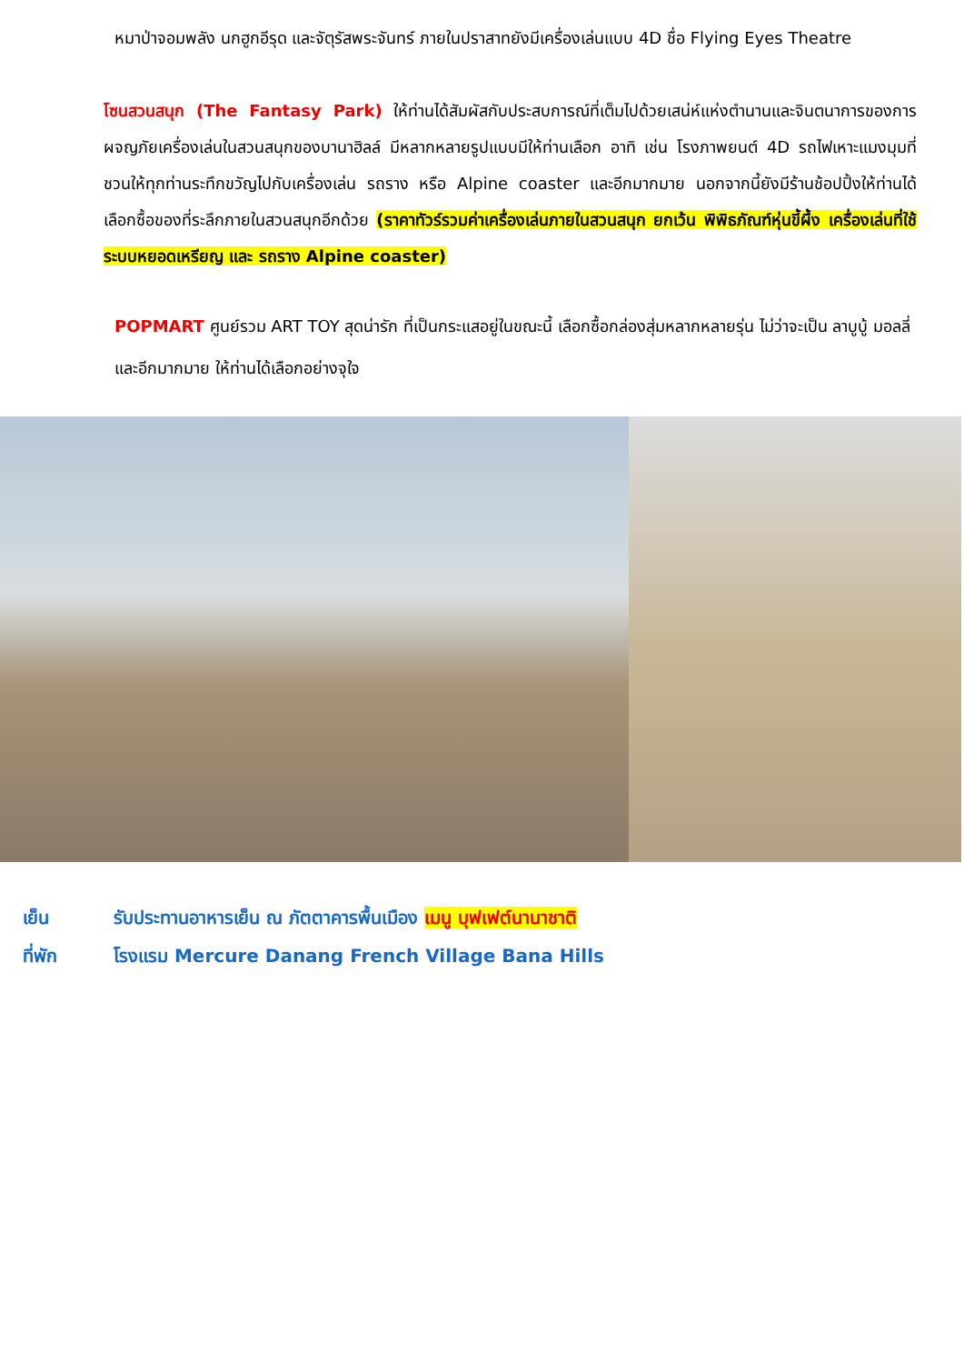หมาป่าจอมพลัง นกฮูกอีรุด และจัตุรัสพระจันทร์ ภายในปราสาทยังมีเครื่องเล่นแบบ 4D ชื่อ Flying Eyes Theatre
โซนสวนสนุก (The Fantasy Park) ให้ท่านได้สัมผัสกับประสบการณ์ที่เต็มไปด้วยเสน่ห์แห่งตำนานและจินตนาการของการผจญภัยเครื่องเล่นในสวนสนุกของบานาฮิลล์ มีหลากหลายรูปแบบมีให้ท่านเลือก อาทิ เช่น โรงภาพยนต์ 4D รถไฟเหาะแมงมุมที่ชวนให้ทุกท่านระทึกขวัญไปกับเครื่องเล่น รถราง หรือ Alpine coaster และอีกมากมาย นอกจากนี้ยังมีร้านช้อปปิ้งให้ท่านได้เลือกซื้อของที่ระลึกภายในสวนสนุกอีกด้วย (ราคาทัวร์รวมค่าเครื่องเล่นภายในสวนสนุก ยกเว้น พิพิธภัณฑ์หุ่นขี้ผึ้ง เครื่องเล่นที่ใช้ระบบหยอดเหรียญ และ รถราง Alpine coaster)
POPMART ศูนย์รวม ART TOY สุดน่ารัก ที่เป็นกระแสอยู่ในขณะนี้ เลือกซื้อกล่องสุ่มหลากหลายรุ่น ไม่ว่าจะเป็น ลาบูบู้ มอลลี่ และอีกมากมาย ให้ท่านได้เลือกอย่างจุใจ
เย็น รับประทานอาหารเย็น ณ ภัตตาคารพื้นเมือง เมนู บุฟเฟต์นานาชาติ
ที่พัก โรงแรม Mercure Danang French Village Bana Hills